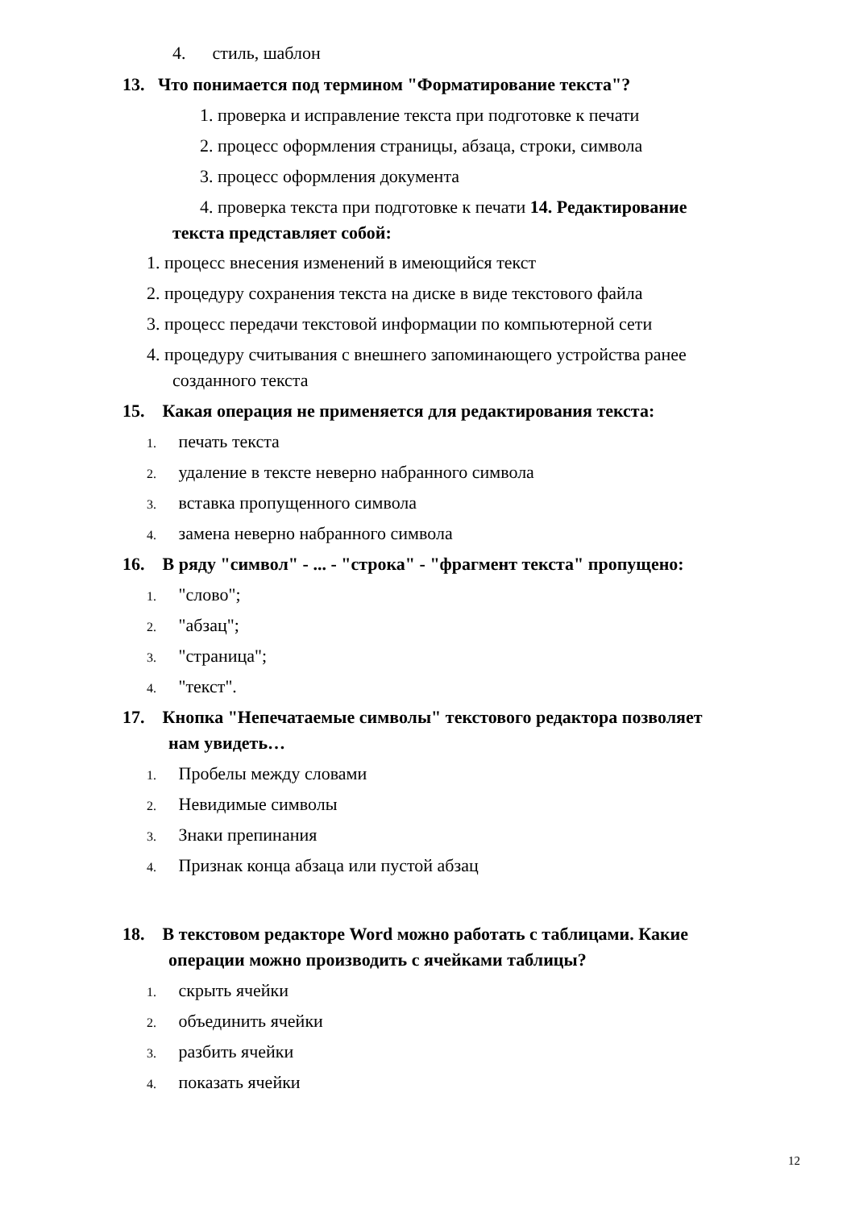4. стиль, шаблон
13. Что понимается под термином "Форматирование текста"?
1. проверка и исправление текста при подготовке к печати
2. процесс оформления страницы, абзаца, строки, символа
3. процесс оформления документа
4. проверка текста при подготовке к печати 14. Редактирование
текста представляет собой:
1. процесс внесения изменений в имеющийся текст
2. процедуру сохранения текста на диске в виде текстового файла
3. процесс передачи текстовой информации по компьютерной сети
4. процедуру считывания с внешнего запоминающего устройства ранее
созданного текста
15. Какая операция не применяется для редактирования текста:
1. печать текста
2. удаление в тексте неверно набранного символа
3. вставка пропущенного символа
4. замена неверно набранного символа
16. В ряду "символ" - ... - "строка" - "фрагмент текста" пропущено:
1. "слово";
2. "абзац";
3. "страница";
4. "текст".
17. Кнопка "Непечатаемые символы" текстового редактора позволяет
нам увидеть…
1. Пробелы между словами
2. Невидимые символы
3. Знаки препинания
4. Признак конца абзаца или пустой абзац
18. В текстовом редакторе Word можно работать с таблицами. Какие
операции можно производить с ячейками таблицы?
1. скрыть ячейки
2. объединить ячейки
3. разбить ячейки
4. показать ячейки
12